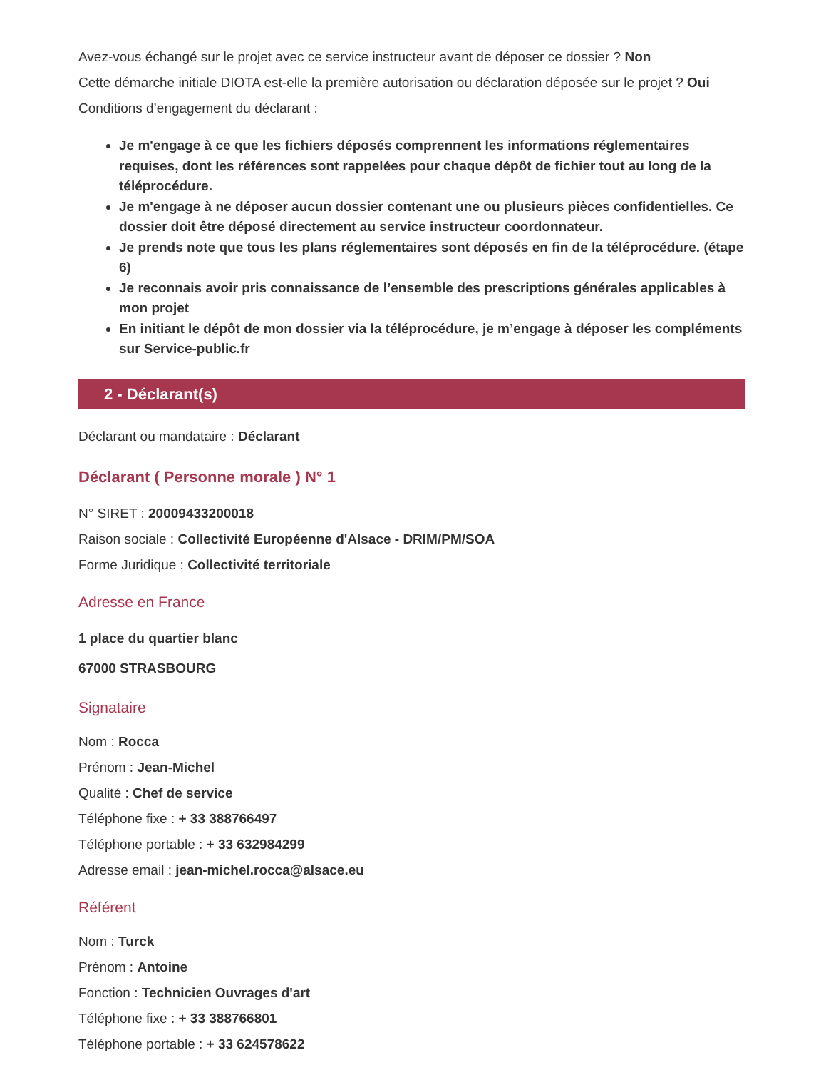Avez-vous échangé sur le projet avec ce service instructeur avant de déposer ce dossier ? Non
Cette démarche initiale DIOTA est-elle la première autorisation ou déclaration déposée sur le projet ? Oui
Conditions d’engagement du déclarant :
Je m'engage à ce que les fichiers déposés comprennent les informations réglementaires requises, dont les références sont rappelées pour chaque dépôt de fichier tout au long de la téléprocédure.
Je m'engage à ne déposer aucun dossier contenant une ou plusieurs pièces confidentielles. Ce dossier doit être déposé directement au service instructeur coordonnateur.
Je prends note que tous les plans réglementaires sont déposés en fin de la téléprocédure. (étape 6)
Je reconnais avoir pris connaissance de l’ensemble des prescriptions générales applicables à mon projet
En initiant le dépôt de mon dossier via la téléprocédure, je m’engage à déposer les compléments sur Service-public.fr
2 - Déclarant(s)
Déclarant ou mandataire : Déclarant
Déclarant ( Personne morale ) N° 1
N° SIRET : 20009433200018
Raison sociale : Collectivité Européenne d'Alsace - DRIM/PM/SOA
Forme Juridique : Collectivité territoriale
Adresse en France
1 place du quartier blanc
67000 STRASBOURG
Signataire
Nom : Rocca
Prénom : Jean-Michel
Qualité : Chef de service
Téléphone fixe : + 33 388766497
Téléphone portable : + 33 632984299
Adresse email : jean-michel.rocca@alsace.eu
Référent
Nom : Turck
Prénom : Antoine
Fonction : Technicien Ouvrages d'art
Téléphone fixe : + 33 388766801
Téléphone portable : + 33 624578622